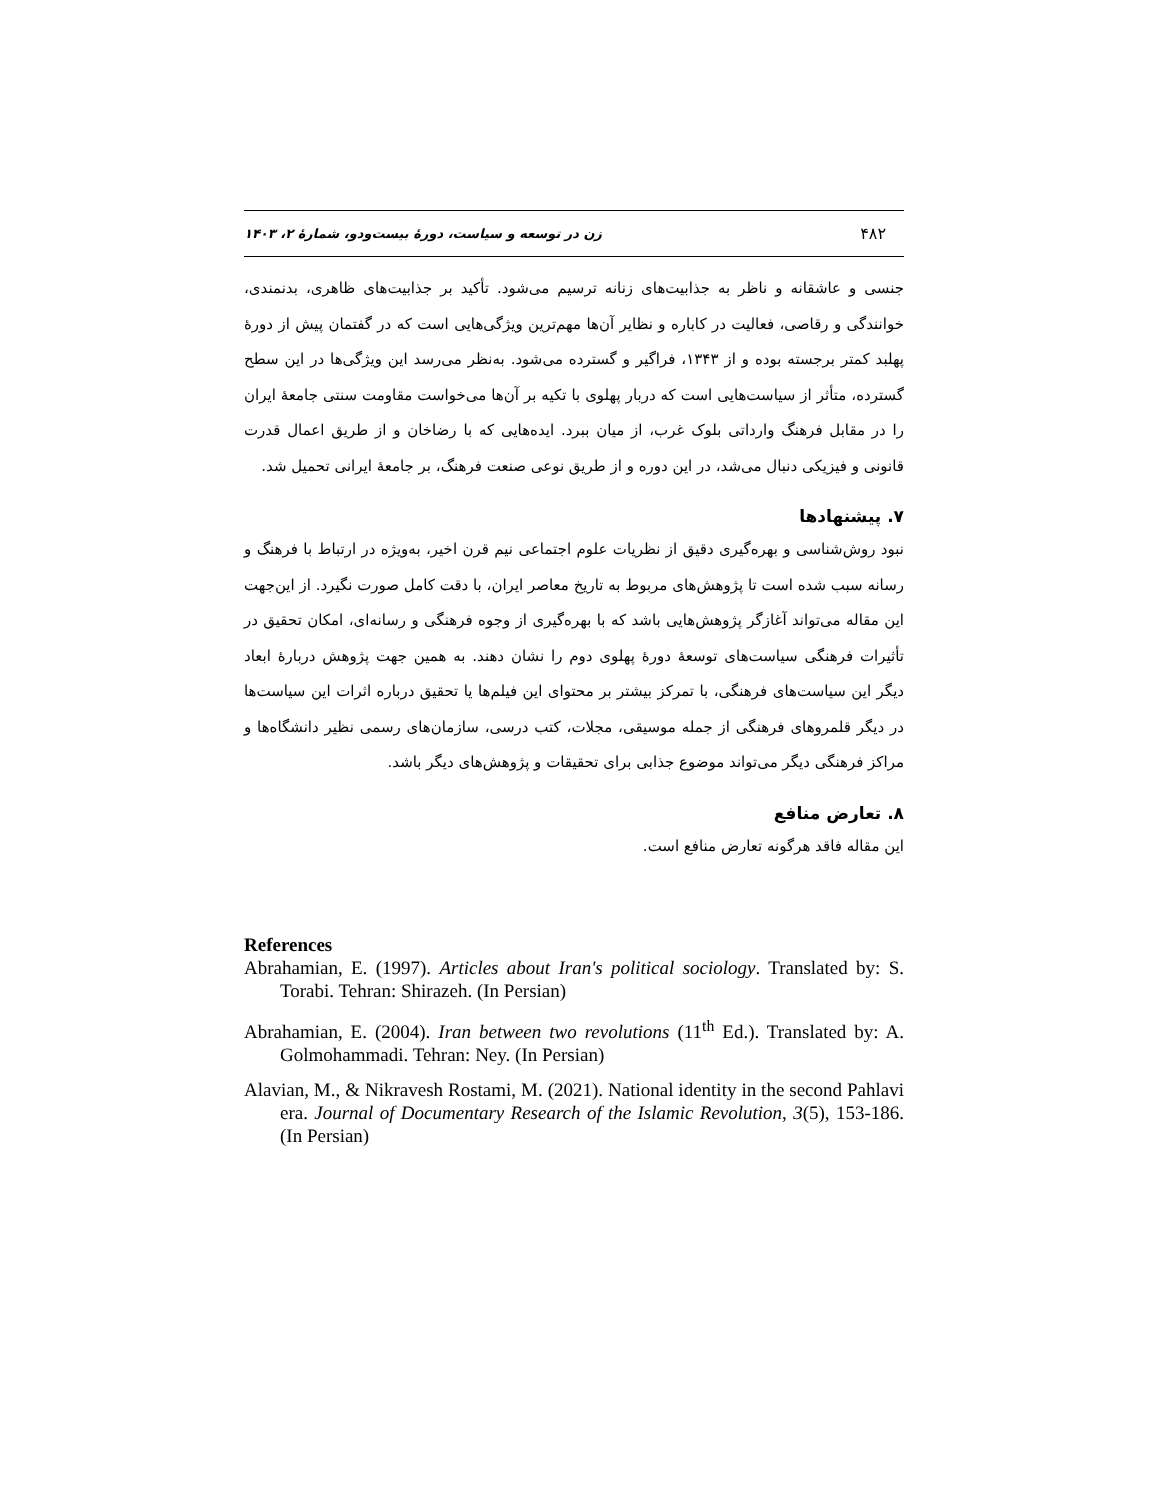۴۸۲ زن در توسعه و سیاست، دورۀ بیست‌ودو، شمارۀ ۲، ۱۴۰۳
جنسی و عاشقانه و ناظر به جذابیت‌های زنانه ترسیم می‌شود. تأکید بر جذابیت‌های ظاهری، بدنمندی، خوانندگی و رقاصی، فعالیت در کاباره و نظایر آن‌ها مهم‌ترین ویژگی‌هایی است که در گفتمان پیش از دورۀ پهلبد کمتر برجسته بوده و از ۱۳۴۳، فراگیر و گسترده می‌شود. به‌نظر می‌رسد این ویژگی‌ها در این سطح گسترده، متأثر از سیاست‌هایی است که دربار پهلوی با تکیه بر آن‌ها می‌خواست مقاومت سنتی جامعۀ ایران را در مقابل فرهنگ وارداتی بلوک غرب، از میان ببرد. ایده‌هایی که با رضاخان و از طریق اعمال قدرت قانونی و فیزیکی دنبال می‌شد، در این دوره و از طریق نوعی صنعت فرهنگ، بر جامعۀ ایرانی تحمیل شد.
۷. پیشنهادها
نبود روش‌شناسی و بهره‌گیری دقیق از نظریات علوم اجتماعی نیم قرن اخیر، به‌ویژه در ارتباط با فرهنگ و رسانه سبب شده است تا پژوهش‌های مربوط به تاریخ معاصر ایران، با دقت کامل صورت نگیرد. از این‌جهت این مقاله می‌تواند آغازگر پژوهش‌هایی باشد که با بهره‌گیری از وجوه فرهنگی و رسانه‌ای، امکان تحقیق در تأثیرات فرهنگی سیاست‌های توسعۀ دورۀ پهلوی دوم را نشان دهند. به همین جهت پژوهش دربارۀ ابعاد دیگر این سیاست‌های فرهنگی، با تمرکز بیشتر بر محتوای این فیلم‌ها یا تحقیق درباره اثرات این سیاست‌ها در دیگر قلمروهای فرهنگی از جمله موسیقی، مجلات، کتب درسی، سازمان‌های رسمی نظیر دانشگاه‌ها و مراکز فرهنگی دیگر می‌تواند موضوع جذابی برای تحقیقات و پژوهش‌های دیگر باشد.
۸. تعارض منافع
این مقاله فاقد هرگونه تعارض منافع است.
References
Abrahamian, E. (1997). Articles about Iran's political sociology. Translated by: S. Torabi. Tehran: Shirazeh. (In Persian)
Abrahamian, E. (2004). Iran between two revolutions (11<sup>th</sup> Ed.). Translated by: A. Golmohammadi. Tehran: Ney. (In Persian)
Alavian, M., & Nikravesh Rostami, M. (2021). National identity in the second Pahlavi era. Journal of Documentary Research of the Islamic Revolution, 3(5), 153-186. (In Persian)